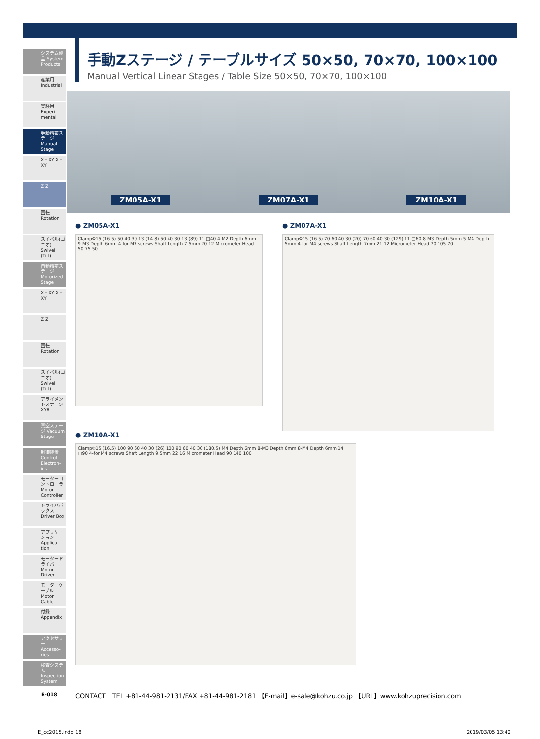システム製品 System Products
産業用 Industrial
実験用 Experi-mental
手動精密ステージ Manual Stage
X・XY X・XY
Z Z
回転 Rotation
スイベル(ゴニオ) Swivel (Tilt)
自動精密ステージ Motorized Stage
X・XY X・XY
Z Z
回転 Rotation
スイベル(ゴニオ) Swivel (Tilt)
アライメントステージ XYθ
真空ステージ Vacuum Stage
制御装置 Control Electron-ics
モーターコントローラ Motor Controller
ドライバボックス Driver Box
アプリケーション Applica-tion
モータードライバ Motor Driver
モーターケーブル Motor Cable
付録 Appendix
アクセサリー Accesso-ries
検査システム Inspection System
手動Zステージ / テーブルサイズ 50×50, 70×70, 100×100
Manual Vertical Linear Stages / Table Size 50×50, 70×70, 100×100
ZM05A-X1 ZM07A-X1 ZM10A-X1
● ZM05A-X1
ClampΦ15 (16.5) 50 40 30 13 (14.8) 50 40 30 13 (89) 11 □40 4-M2 Depth 6mm 9-M3 Depth 6mm 4-for M3 screws Shaft Length 7.5mm 20 12 Micrometer Head 50 75 50
● ZM07A-X1
ClampΦ15 (16.5) 70 60 40 30 (20) 70 60 40 30 (129) 11 □60 8-M3 Depth 5mm 5-M4 Depth 5mm 4-for M4 screws Shaft Length 7mm 21 12 Micrometer Head 70 105 70
● ZM10A-X1
ClampΦ15 (16.5) 100 90 60 40 30 (26) 100 90 60 40 30 (180.5) M4 Depth 6mm 8-M3 Depth 6mm 8-M4 Depth 6mm 14 □90 4-for M4 screws Shaft Length 9.5mm 22 16 Micrometer Head 90 140 100
E-018
CONTACT　TEL +81-44-981-2131/FAX +81-44-981-2181 【E-mail】e-sale@kohzu.co.jp 【URL】www.kohzuprecision.com
E_cc2015.indd 18 2019/03/05 13:40